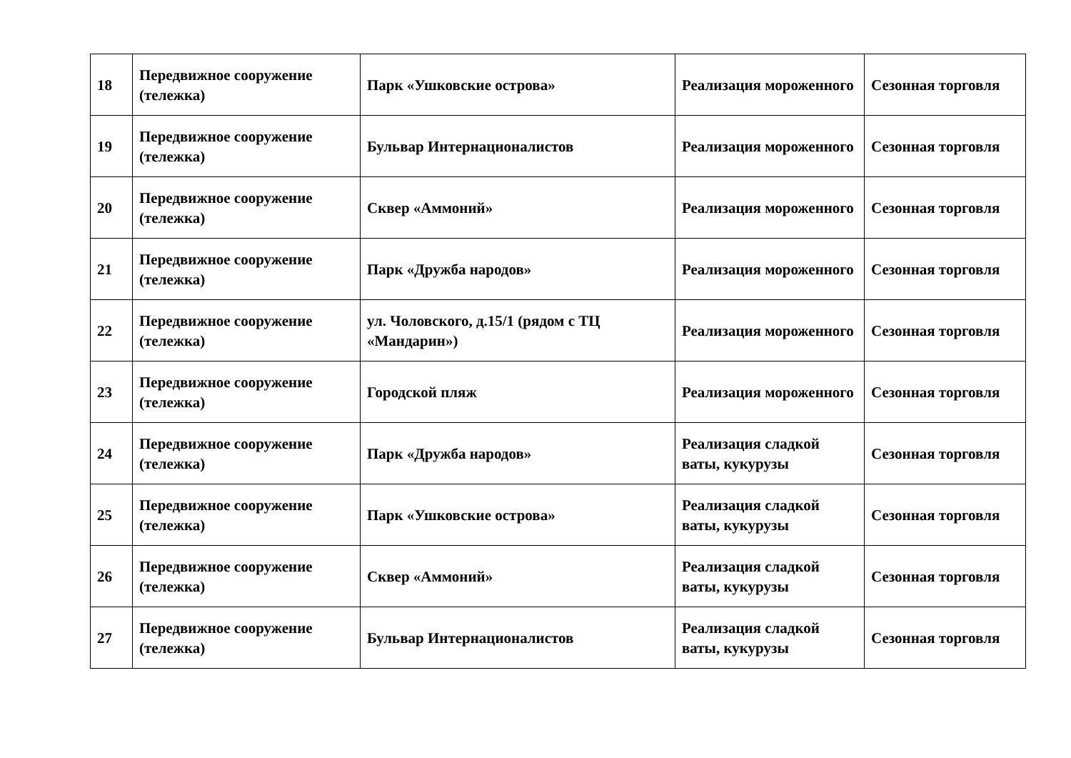| 18 | Передвижное сооружение (тележка) | Парк «Ушковские острова» | Реализация мороженного | Сезонная торговля |
| 19 | Передвижное сооружение (тележка) | Бульвар Интернационалистов | Реализация мороженного | Сезонная торговля |
| 20 | Передвижное сооружение (тележка) | Сквер «Аммоний» | Реализация мороженного | Сезонная торговля |
| 21 | Передвижное сооружение (тележка) | Парк «Дружба народов» | Реализация мороженного | Сезонная торговля |
| 22 | Передвижное сооружение (тележка) | ул. Чоловского, д.15/1 (рядом с ТЦ «Мандарин») | Реализация мороженного | Сезонная торговля |
| 23 | Передвижное сооружение (тележка) | Городской пляж | Реализация мороженного | Сезонная торговля |
| 24 | Передвижное сооружение (тележка) | Парк «Дружба народов» | Реализация сладкой ваты, кукурузы | Сезонная торговля |
| 25 | Передвижное сооружение (тележка) | Парк «Ушковские острова» | Реализация сладкой ваты, кукурузы | Сезонная торговля |
| 26 | Передвижное сооружение (тележка) | Сквер «Аммоний» | Реализация сладкой ваты, кукурузы | Сезонная торговля |
| 27 | Передвижное сооружение (тележка) | Бульвар Интернационалистов | Реализация сладкой ваты, кукурузы | Сезонная торговля |